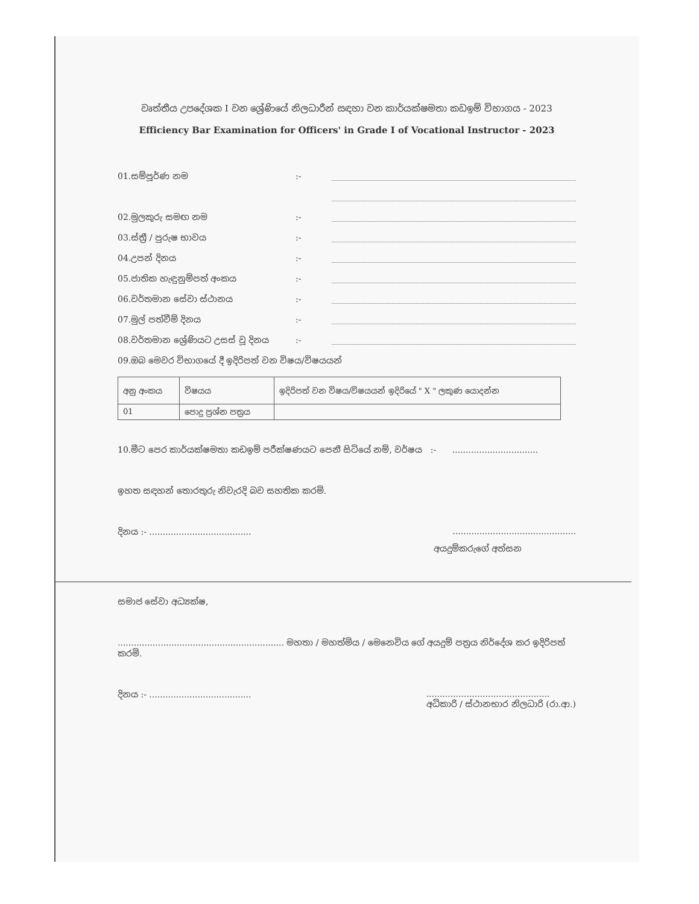වෘත්තීය උපදේශක I වන ශ්‍රේණියේ නිලධාරීන් සඳහා වන කාර්යක්ෂමතා කඩඉම් විභාගය - 2023
Efficiency Bar Examination for Officers' in Grade I of Vocational Instructor - 2023
01.සම්පූර්ණ නම:-
02.මුලකුරු සමඟ නම:-
03.ස්ත්‍රී / පුරුෂ භාවය:-
04.උපන් දිනය:-
05.ජාතික හැඳුනුම්පත් අංකය:-
06.වර්තමාන සේවා ස්ථානය:-
07.මුල් පත්වීම් දිනය:-
08.වර්තමාන ශ්‍රේණියට උසස් වූ දිනය:-
09.ඔබ මෙවර විභාගයේ දී ඉදිරිපත් වන විෂය/විෂයයන්
| අනු අංකය | විෂයය | ඉදිරිපත් වන විෂය/විෂයයන් ඉදිරියේ " X " ලකුණ යොදන්න |
| --- | --- | --- |
| 01 | පොදු ප්‍රශ්න පත්‍රය | |
10.මීට පෙර කාර්යක්ෂමතා කඩඉම් පරීක්ෂණයට පෙනී සිටියේ නම්, වර්ෂය :- ................................
ඉහත සඳහන් තොරතුරු නිවැරදි බව සහතික කරමි.
දිනය :- ....................................................................................
අයදුම්කරුගේ අත්සන
සමාජ සේවා අධ්‍යක්ෂ,
.............................................................. මහතා / මහත්මිය / මෙනෙවිය ගේ අයදුම් පත්‍රය නිර්දේශ කර ඉදිරිපත් කරමි.
දිනය :- ....................................................................................
අධිකාරි / ස්ථානභාර නිලධාරි (රා.ආ.)